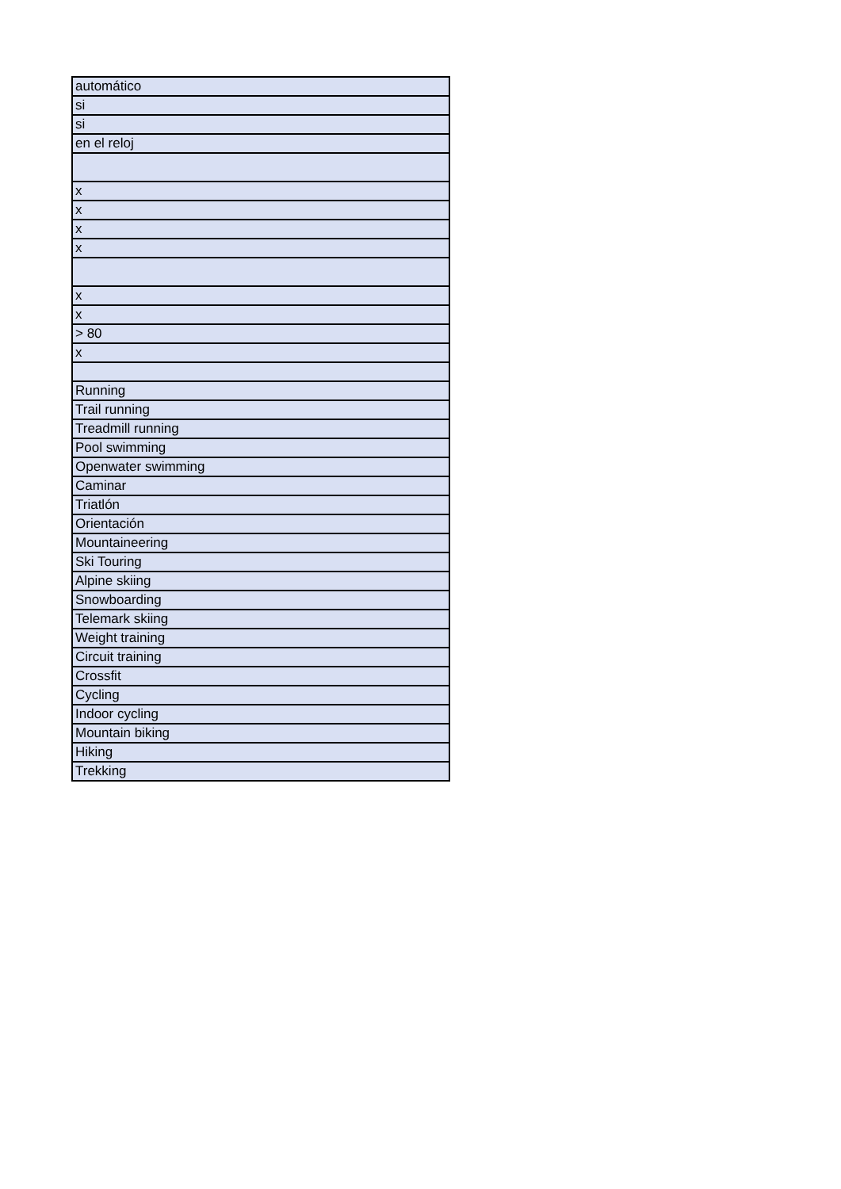| automático |
| si |
| si |
| en el reloj |
| x |
| x |
| x |
| x |
| x |
| x |
| > 80 |
| x |
| Running |
| Trail running |
| Treadmill running |
| Pool swimming |
| Openwater swimming |
| Caminar |
| Triatlón |
| Orientación |
| Mountaineering |
| Ski Touring |
| Alpine skiing |
| Snowboarding |
| Telemark skiing |
| Weight training |
| Circuit training |
| Crossfit |
| Cycling |
| Indoor cycling |
| Mountain biking |
| Hiking |
| Trekking |